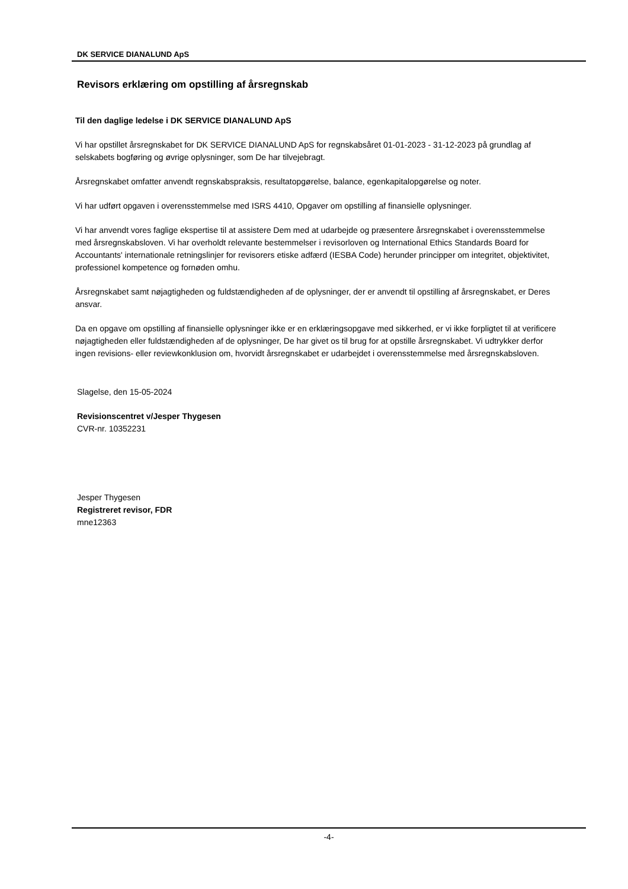DK SERVICE DIANALUND ApS
Revisors erklæring om opstilling af årsregnskab
Til den daglige ledelse i DK SERVICE DIANALUND ApS
Vi har opstillet årsregnskabet for DK SERVICE DIANALUND ApS for regnskabsåret 01-01-2023 - 31-12-2023 på grundlag af selskabets bogføring og øvrige oplysninger, som De har tilvejebragt.
Årsregnskabet omfatter anvendt regnskabspraksis, resultatopgørelse, balance, egenkapitalopgørelse og noter.
Vi har udført opgaven i overensstemmelse med ISRS 4410, Opgaver om opstilling af finansielle oplysninger.
Vi har anvendt vores faglige ekspertise til at assistere Dem med at udarbejde og præsentere årsregnskabet i overensstemmelse med årsregnskabsloven. Vi har overholdt relevante bestemmelser i revisorloven og International Ethics Standards Board for Accountants' internationale retningslinjer for revisorers etiske adfærd (IESBA Code) herunder principper om integritet, objektivitet, professionel kompetence og fornøden omhu.
Årsregnskabet samt nøjagtigheden og fuldstændigheden af de oplysninger, der er anvendt til opstilling af årsregnskabet, er Deres ansvar.
Da en opgave om opstilling af finansielle oplysninger ikke er en erklæringsopgave med sikkerhed, er vi ikke forpligtet til at verificere nøjagtigheden eller fuldstændigheden af de oplysninger, De har givet os til brug for at opstille årsregnskabet. Vi udtrykker derfor ingen revisions- eller reviewkonklusion om, hvorvidt årsregnskabet er udarbejdet i overensstemmelse med årsregnskabsloven.
Slagelse, den 15-05-2024
Revisionscentret v/Jesper Thygesen
CVR-nr. 10352231
Jesper Thygesen
Registreret revisor, FDR
mne12363
-4-